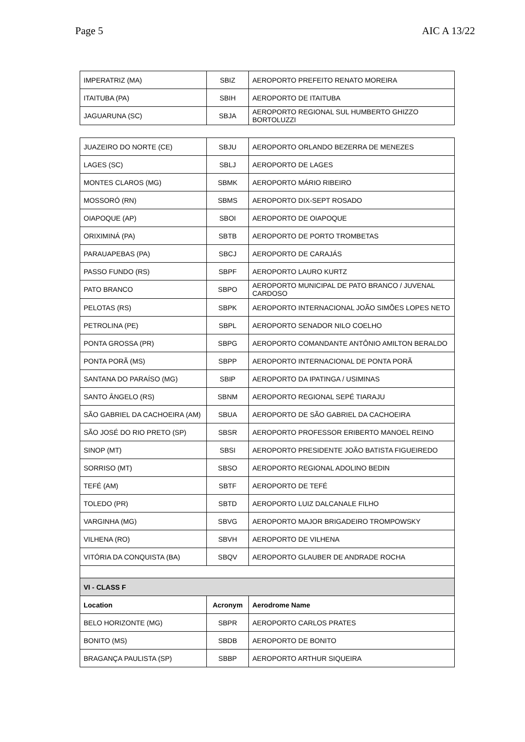Page 5 AIC A 13/22
| IMPERATRIZ (MA) | SBIZ | AEROPORTO PREFEITO RENATO MOREIRA |
| ITAITUBA (PA) | SBIH | AEROPORTO DE ITAITUBA |
| JAGUARUNA (SC) | SBJA | AEROPORTO REGIONAL SUL HUMBERTO GHIZZO BORTOLUZZI |
| JUAZEIRO DO NORTE (CE) | SBJU | AEROPORTO ORLANDO BEZERRA DE MENEZES |
| LAGES (SC) | SBLJ | AEROPORTO DE LAGES |
| MONTES CLAROS (MG) | SBMK | AEROPORTO MÁRIO RIBEIRO |
| MOSSORÓ (RN) | SBMS | AEROPORTO DIX-SEPT ROSADO |
| OIAPOQUE (AP) | SBOI | AEROPORTO DE OIAPOQUE |
| ORIXIMINÁ (PA) | SBTB | AEROPORTO DE PORTO TROMBETAS |
| PARAUAPEBAS (PA) | SBCJ | AEROPORTO DE CARAJÁS |
| PASSO FUNDO (RS) | SBPF | AEROPORTO LAURO KURTZ |
| PATO BRANCO | SBPO | AEROPORTO MUNICIPAL DE PATO BRANCO / JUVENAL CARDOSO |
| PELOTAS (RS) | SBPK | AEROPORTO INTERNACIONAL JOÃO SIMÕES LOPES NETO |
| PETROLINA (PE) | SBPL | AEROPORTO SENADOR NILO COELHO |
| PONTA GROSSA (PR) | SBPG | AEROPORTO COMANDANTE ANTÔNIO AMILTON BERALDO |
| PONTA PORÃ (MS) | SBPP | AEROPORTO INTERNACIONAL DE PONTA PORÃ |
| SANTANA DO PARAÍSO (MG) | SBIP | AEROPORTO DA IPATINGA / USIMINAS |
| SANTO ÂNGELO (RS) | SBNM | AEROPORTO REGIONAL SEPÉ TIARAJU |
| SÃO GABRIEL DA CACHOEIRA (AM) | SBUA | AEROPORTO DE SÃO GABRIEL DA CACHOEIRA |
| SÃO JOSÉ DO RIO PRETO (SP) | SBSR | AEROPORTO PROFESSOR ERIBERTO MANOEL REINO |
| SINOP (MT) | SBSI | AEROPORTO PRESIDENTE JOÃO BATISTA FIGUEIREDO |
| SORRISO (MT) | SBSO | AEROPORTO REGIONAL ADOLINO BEDIN |
| TEFÉ (AM) | SBTF | AEROPORTO DE TEFÉ |
| TOLEDO (PR) | SBTD | AEROPORTO LUIZ DALCANALE FILHO |
| VARGINHA (MG) | SBVG | AEROPORTO MAJOR BRIGADEIRO TROMPOWSKY |
| VILHENA (RO) | SBVH | AEROPORTO DE VILHENA |
| VITÓRIA DA CONQUISTA (BA) | SBQV | AEROPORTO GLAUBER DE ANDRADE ROCHA |
| VI - CLASS F | | |
| Location | Acronym | Aerodrome Name |
| BELO HORIZONTE (MG) | SBPR | AEROPORTO CARLOS PRATES |
| BONITO (MS) | SBDB | AEROPORTO DE BONITO |
| BRAGANÇA PAULISTA (SP) | SBBP | AEROPORTO ARTHUR SIQUEIRA |